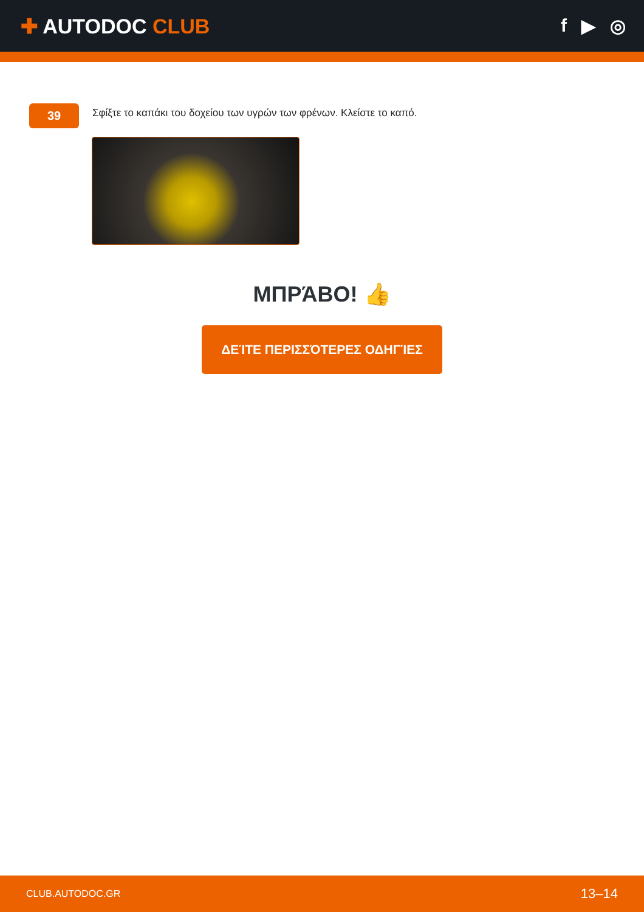✚ AUTODOC CLUB f ▶ ◎
39
Σφίξτε το καπάκι του δοχείου των υγρών των φρένων. Κλείστε το καπό.
ΜΠΡΆΒΟ! 👍
ΔΕΊΤΕ ΠΕΡΙΣΣΌΤΕΡΕΣ ΟΔΗΓΊΕΣ
CLUB.AUTODOC.GR 13–14